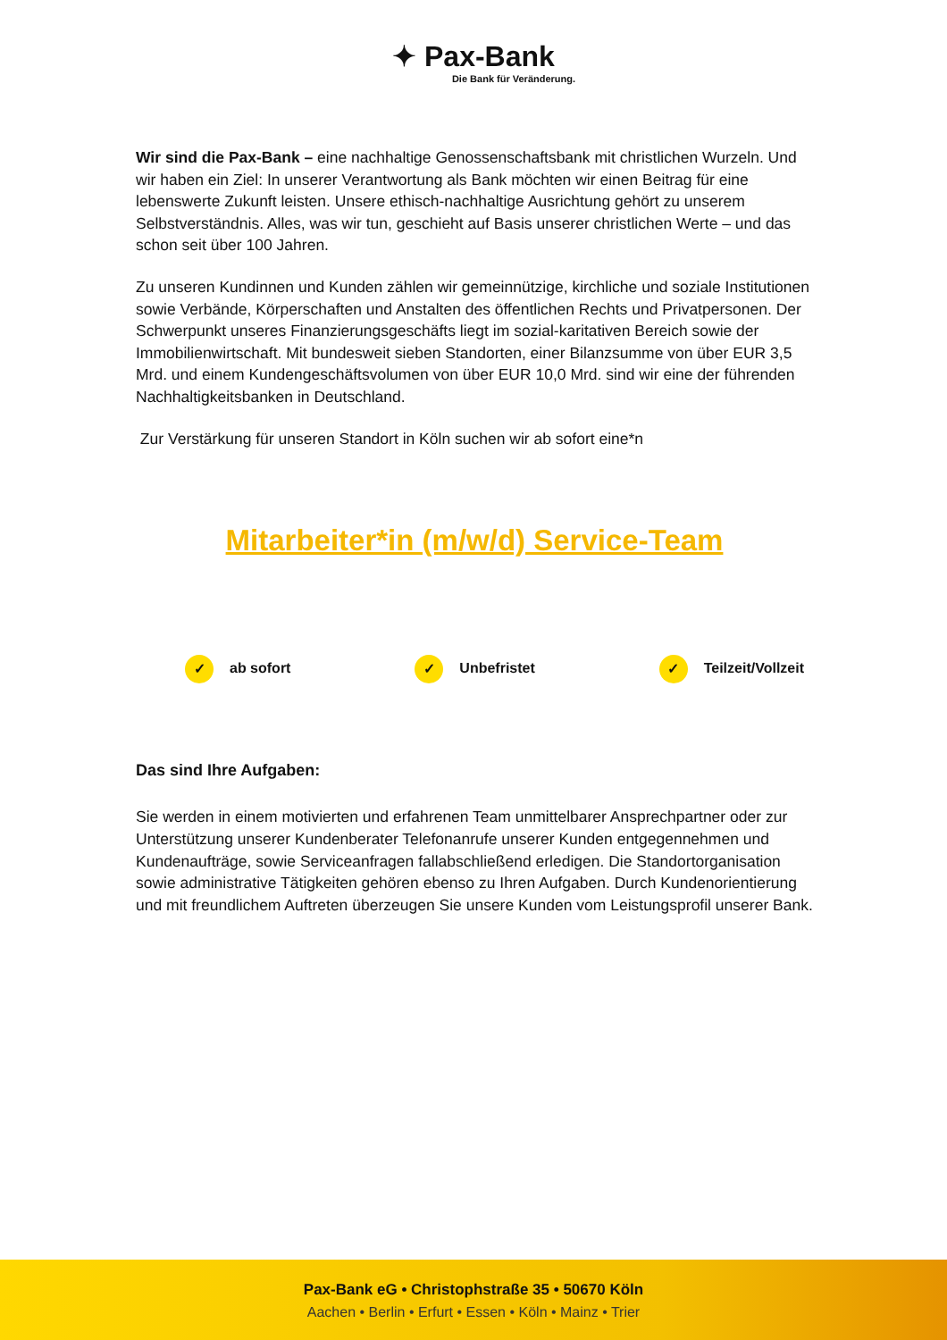✦ Pax-Bank
Die Bank für Veränderung.
Wir sind die Pax-Bank – eine nachhaltige Genossenschaftsbank mit christlichen Wurzeln. Und wir haben ein Ziel: In unserer Verantwortung als Bank möchten wir einen Beitrag für eine lebenswerte Zukunft leisten. Unsere ethisch-nachhaltige Ausrichtung gehört zu unserem Selbstverständnis. Alles, was wir tun, geschieht auf Basis unserer christlichen Werte – und das schon seit über 100 Jahren.
Zu unseren Kundinnen und Kunden zählen wir gemeinnützige, kirchliche und soziale Institutionen sowie Verbände, Körperschaften und Anstalten des öffentlichen Rechts und Privatpersonen. Der Schwerpunkt unseres Finanzierungsgeschäfts liegt im sozial-karitativen Bereich sowie der Immobilienwirtschaft. Mit bundesweit sieben Standorten, einer Bilanzsumme von über EUR 3,5 Mrd. und einem Kundengeschäftsvolumen von über EUR 10,0 Mrd. sind wir eine der führenden Nachhaltigkeitsbanken in Deutschland.
Zur Verstärkung für unseren Standort in Köln suchen wir ab sofort eine*n
Mitarbeiter*in (m/w/d) Service-Team
✓ ab sofort ✓ Unbefristet ✓ Teilzeit/Vollzeit
Das sind Ihre Aufgaben:
Sie werden in einem motivierten und erfahrenen Team unmittelbarer Ansprechpartner oder zur Unterstützung unserer Kundenberater Telefonanrufe unserer Kunden entgegennehmen und Kundenaufträge, sowie Serviceanfragen fallabschließend erledigen. Die Standortorganisation sowie administrative Tätigkeiten gehören ebenso zu Ihren Aufgaben. Durch Kundenorientierung und mit freundlichem Auftreten überzeugen Sie unsere Kunden vom Leistungsprofil unserer Bank.
Pax-Bank eG • Christophstraße 35 • 50670 Köln
Aachen • Berlin • Erfurt • Essen • Köln • Mainz • Trier